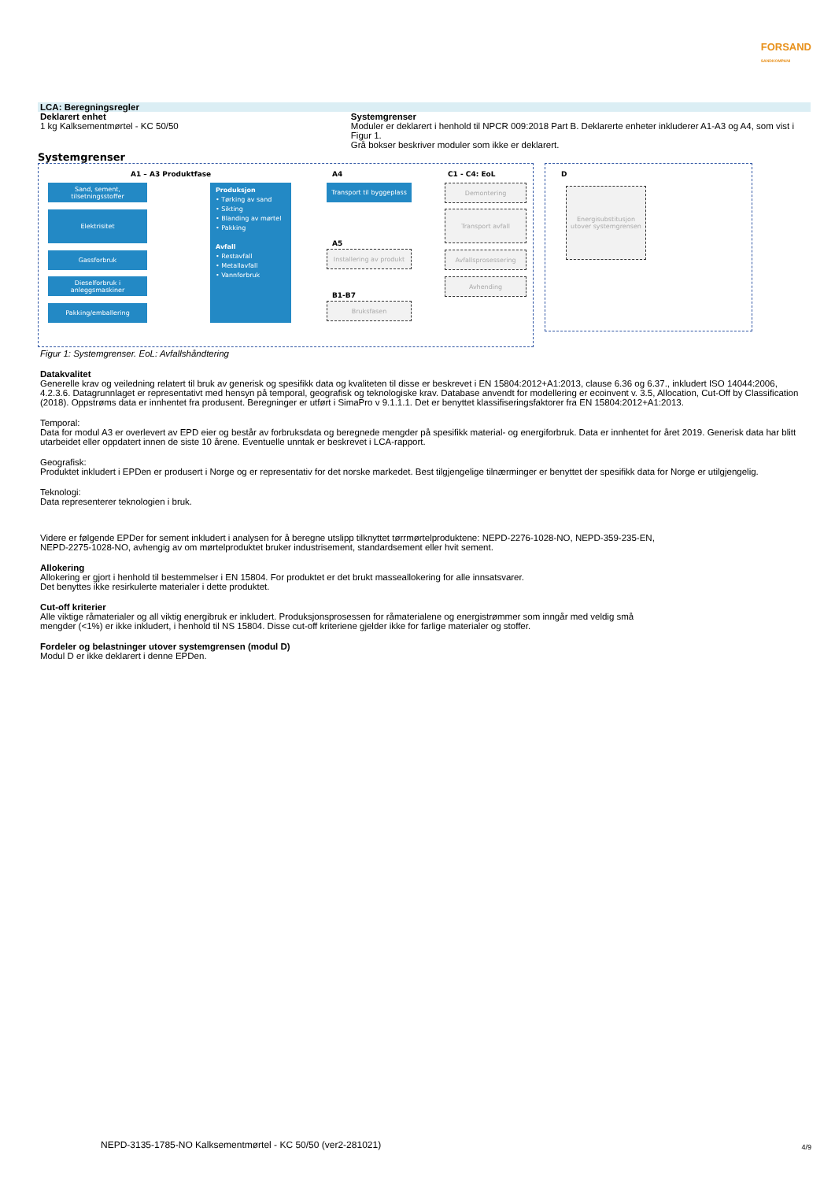FORSAND
SANDKOMPANI
LCA: Beregningsregler
Deklarert enhet
1 kg Kalksementmørtel - KC 50/50
Systemgrenser
Moduler er deklarert i henhold til NPCR 009:2018 Part B. Deklarerte enheter inkluderer A1-A3 og A4, som vist i Figur 1.
Grå bokser beskriver moduler som ikke er deklarert.
Systemgrenser
A1 – A3 Produktfase A4 C1 - C4: EoL
Sand, sement, tilsetningsstoffer
Elektrisitet
Gassforbruk
Dieselforbruk i anleggsmaskiner
Pakking/emballering
Produksjon
• Tørking av sand
• Sikting
• Blanding av mørtel
• Pakking
Avfall
• Restavfall
• Metallavfall
• Vannforbruk
Transport til byggeplass
A5
Installering av produkt
B1-B7
Bruksfasen
Demontering
Transport avfall
Avfallsprosessering
Avhending
D
Energisubstitusjon utover systemgrensen
Figur 1: Systemgrenser. EoL: Avfallshåndtering
Datakvalitet
Generelle krav og veiledning relatert til bruk av generisk og spesifikk data og kvaliteten til disse er beskrevet i EN 15804:2012+A1:2013, clause 6.36 og 6.37., inkludert ISO 14044:2006, 4.2.3.6. Datagrunnlaget er representativt med hensyn på temporal, geografisk og teknologiske krav. Database anvendt for modellering er ecoinvent v. 3.5, Allocation, Cut-Off by Classification (2018). Oppstrøms data er innhentet fra produsent. Beregninger er utført i SimaPro v 9.1.1.1. Det er benyttet klassifiseringsfaktorer fra EN 15804:2012+A1:2013.
Temporal:
Data for modul A3 er overlevert av EPD eier og består av forbruksdata og beregnede mengder på spesifikk material- og energiforbruk. Data er innhentet for året 2019. Generisk data har blitt utarbeidet eller oppdatert innen de siste 10 årene. Eventuelle unntak er beskrevet i LCA-rapport.
Geografisk:
Produktet inkludert i EPDen er produsert i Norge og er representativ for det norske markedet. Best tilgjengelige tilnærminger er benyttet der spesifikk data for Norge er utilgjengelig.
Teknologi:
Data representerer teknologien i bruk.
Videre er følgende EPDer for sement inkludert i analysen for å beregne utslipp tilknyttet tørrmørtelproduktene: NEPD-2276-1028-NO, NEPD-359-235-EN, NEPD-2275-1028-NO, avhengig av om mørtelproduktet bruker industrisement, standardsement eller hvit sement.
Allokering
Allokering er gjort i henhold til bestemmelser i EN 15804. For produktet er det brukt masseallokering for alle innsatsvarer.
Det benyttes ikke resirkulerte materialer i dette produktet.
Cut-off kriterier
Alle viktige råmaterialer og all viktig energibruk er inkludert. Produksjonsprosessen for råmaterialene og energistrømmer som inngår med veldig små mengder (<1%) er ikke inkludert, i henhold til NS 15804. Disse cut-off kriteriene gjelder ikke for farlige materialer og stoffer.
Fordeler og belastninger utover systemgrensen (modul D)
Modul D er ikke deklarert i denne EPDen.
NEPD-3135-1785-NO Kalksementmørtel - KC 50/50 (ver2-281021)
4/9